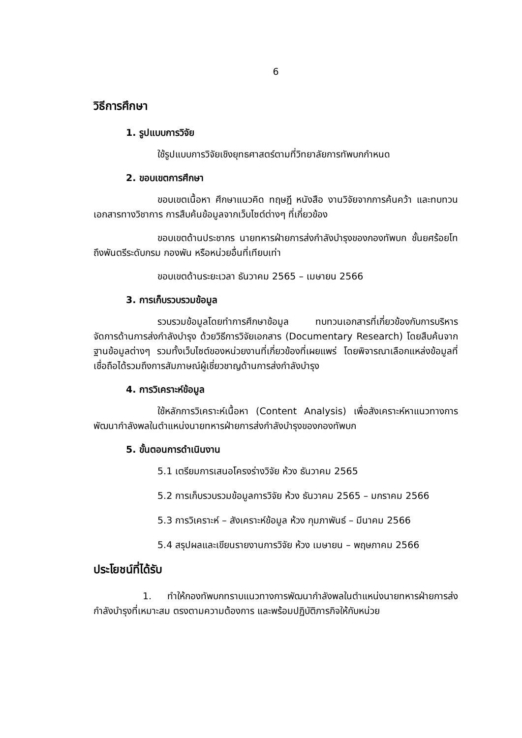6
วิธีการศึกษา
1. รูปแบบการวิจัย
ใช้รูปแบบการวิจัยเชิงยุทธศาสตร์ตามที่วิทยาลัยการทัพบกกำหนด
2. ขอบเขตการศึกษา
ขอบเขตเนื้อหา ศึกษาแนวคิด ทฤษฎี หนังสือ งานวิจัยจากการค้นคว้า และทบทวนเอกสารทางวิชาการ การสืบค้นข้อมูลจากเว็บไซต์ต่างๆ ที่เกี่ยวข้อง
ขอบเขตด้านประชากร นายทหารฝ่ายการส่งกำลังบำรุงของกองทัพบก ชั้นยศร้อยโทถึงพันตรีระดับกรม กองพัน หรือหน่วยอื่นที่เทียบเท่า
ขอบเขตด้านระยะเวลา ธันวาคม 2565 – เมษายน 2566
3. การเก็บรวบรวมข้อมูล
รวบรวมข้อมูลโดยทำการศึกษาข้อมูล ทบทวนเอกสารที่เกี่ยวข้องกับการบริหารจัดการด้านการส่งกำลังบำรุง ด้วยวิธีการวิจัยเอกสาร (Documentary Research) โดยสืบค้นจากฐานข้อมูลต่างๆ รวมทั้งเว็บไซต์ของหน่วยงานที่เกี่ยวข้องที่เผยแพร่ โดยพิจารณาเลือกแหล่งข้อมูลที่เชื่อถือได้รวมถึงการสัมภาษณ์ผู้เชี่ยวชาญด้านการส่งกำลังบำรุง
4. การวิเคราะห์ข้อมูล
ใช้หลักการวิเคราะห์เนื้อหา (Content Analysis) เพื่อสังเคราะห์หาแนวทางการพัฒนากำลังพลในตำแหน่งนายทหารฝ่ายการส่งกำลังบำรุงของกองทัพบก
5. ขั้นตอนการดำเนินงาน
5.1 เตรียมการเสนอโครงร่างวิจัย ห้วง ธันวาคม 2565
5.2 การเก็บรวบรวมข้อมูลการวิจัย ห้วง ธันวาคม 2565 – มกราคม 2566
5.3 การวิเคราะห์ – สังเคราะห์ข้อมูล ห้วง กุมภาพันธ์ – มีนาคม 2566
5.4 สรุปผลและเขียนรายงานการวิจัย ห้วง เมษายน – พฤษภาคม 2566
ประโยชน์ที่ได้รับ
1. ทำให้กองทัพบกทราบแนวทางการพัฒนากำลังพลในตำแหน่งนายทหารฝ่ายการส่งกำลังบำรุงที่เหมาะสม ตรงตามความต้องการ และพร้อมปฏิบัติภารกิจให้กับหน่วย